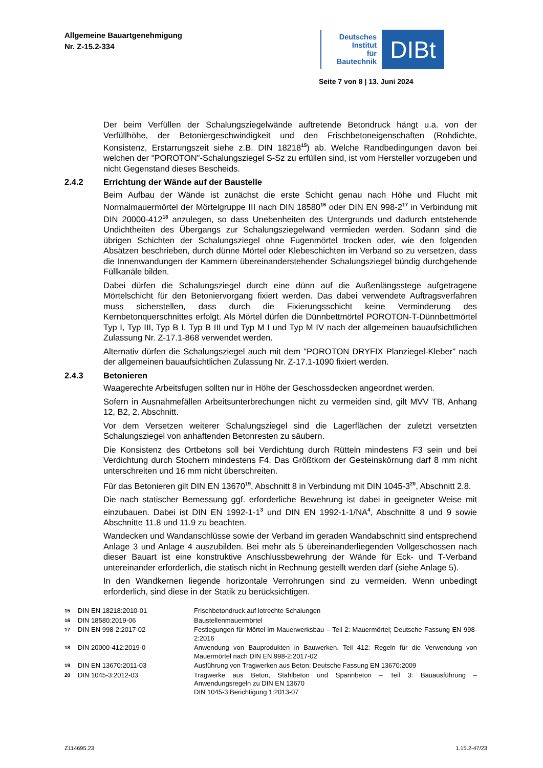Allgemeine Bauartgenehmigung
Nr. Z-15.2-334
Deutsches
Institut
für
Bautechnik
DIBt
Seite 7 von 8 | 13. Juni 2024
Der beim Verfüllen der Schalungsziegelwände auftretende Betondruck hängt u.a. von der Verfüllhöhe, der Betoniergeschwindigkeit und den Frischbetoneigenschaften (Rohdichte, Konsistenz, Erstarrungszeit siehe z.B. DIN 18218<sup>15</sup>) ab. Welche Randbedingungen davon bei welchen der "POROTON"-Schalungsziegel S-Sz zu erfüllen sind, ist vom Hersteller vorzugeben und nicht Gegenstand dieses Bescheids.
2.4.2 Errichtung der Wände auf der Baustelle
Beim Aufbau der Wände ist zunächst die erste Schicht genau nach Höhe und Flucht mit Normalmauermörtel der Mörtelgruppe III nach DIN 18580<sup>16</sup> oder DIN EN 998-2<sup>17</sup> in Verbindung mit DIN 20000-412<sup>18</sup> anzulegen, so dass Unebenheiten des Untergrunds und dadurch entstehende Undichtheiten des Übergangs zur Schalungsziegelwand vermieden werden. Sodann sind die übrigen Schichten der Schalungsziegel ohne Fugenmörtel trocken oder, wie den folgenden Absätzen beschrieben, durch dünne Mörtel oder Klebeschichten im Verband so zu versetzen, dass die Innenwandungen der Kammern übereinanderstehender Schalungsziegel bündig durchgehende Füllkanäle bilden.
Dabei dürfen die Schalungsziegel durch eine dünn auf die Außenlängsstege aufgetragene Mörtelschicht für den Betoniervorgang fixiert werden. Das dabei verwendete Auftragsverfahren muss sicherstellen, dass durch die Fixierungsschicht keine Verminderung des Kernbetonquerschnittes erfolgt. Als Mörtel dürfen die Dünnbettmörtel POROTON-T-Dünnbettmörtel Typ I, Typ III, Typ B I, Typ B III und Typ M I und Typ M IV nach der allgemeinen bauaufsichtlichen Zulassung Nr. Z-17.1-868 verwendet werden.
Alternativ dürfen die Schalungsziegel auch mit dem "POROTON DRYFIX Planziegel-Kleber" nach der allgemeinen bauaufsichtlichen Zulassung Nr. Z-17.1-1090 fixiert werden.
2.4.3 Betonieren
Waagerechte Arbeitsfugen sollten nur in Höhe der Geschossdecken angeordnet werden.
Sofern in Ausnahmefällen Arbeitsunterbrechungen nicht zu vermeiden sind, gilt MVV TB, Anhang 12, B2, 2. Abschnitt.
Vor dem Versetzen weiterer Schalungsziegel sind die Lagerflächen der zuletzt versetzten Schalungsziegel von anhaftenden Betonresten zu säubern.
Die Konsistenz des Ortbetons soll bei Verdichtung durch Rütteln mindestens F3 sein und bei Verdichtung durch Stochern mindestens F4. Das Größtkorn der Gesteinskörnung darf 8 mm nicht unterschreiten und 16 mm nicht überschreiten.
Für das Betonieren gilt DIN EN 13670<sup>19</sup>, Abschnitt 8 in Verbindung mit DIN 1045-3<sup>20</sup>, Abschnitt 2.8.
Die nach statischer Bemessung ggf. erforderliche Bewehrung ist dabei in geeigneter Weise mit einzubauen. Dabei ist DIN EN 1992-1-1<sup>3</sup> und DIN EN 1992-1-1/NA<sup>4</sup>, Abschnitte 8 und 9 sowie Abschnitte 11.8 und 11.9 zu beachten.
Wandecken und Wandanschlüsse sowie der Verband im geraden Wandabschnitt sind entsprechend Anlage 3 und Anlage 4 auszubilden. Bei mehr als 5 übereinanderliegenden Vollgeschossen nach dieser Bauart ist eine konstruktive Anschlussbewehrung der Wände für Eck- und T-Verband untereinander erforderlich, die statisch nicht in Rechnung gestellt werden darf (siehe Anlage 5).
In den Wandkernen liegende horizontale Verrohrungen sind zu vermeiden. Wenn unbedingt erforderlich, sind diese in der Statik zu berücksichtigen.
15 DIN EN 18218:2010-01 Frischbetondruck auf lotrechte Schalungen
16 DIN 18580:2019-06 Baustellenmauermörtel
17 DIN EN 998-2:2017-02 Festlegungen für Mörtel im Mauerwerksbau – Teil 2: Mauermörtel; Deutsche Fassung EN 998-2:2016
18 DIN 20000-412:2019-0 Anwendung von Bauprodukten in Bauwerken. Teil 412: Regeln für die Verwendung von Mauermörtel nach DIN EN 998-2:2017-02
19 DIN EN 13670:2011-03 Ausführung von Tragwerken aus Beton; Deutsche Fassung EN 13670:2009
20 DIN 1045-3:2012-03 Tragwerke aus Beton, Stahlbeton und Spannbeton – Teil 3: Bauausführung – Anwendungsregeln zu DIN EN 13670
DIN 1045-3 Berichtigung 1:2013-07
Z114695.23 1.15.2-47/23